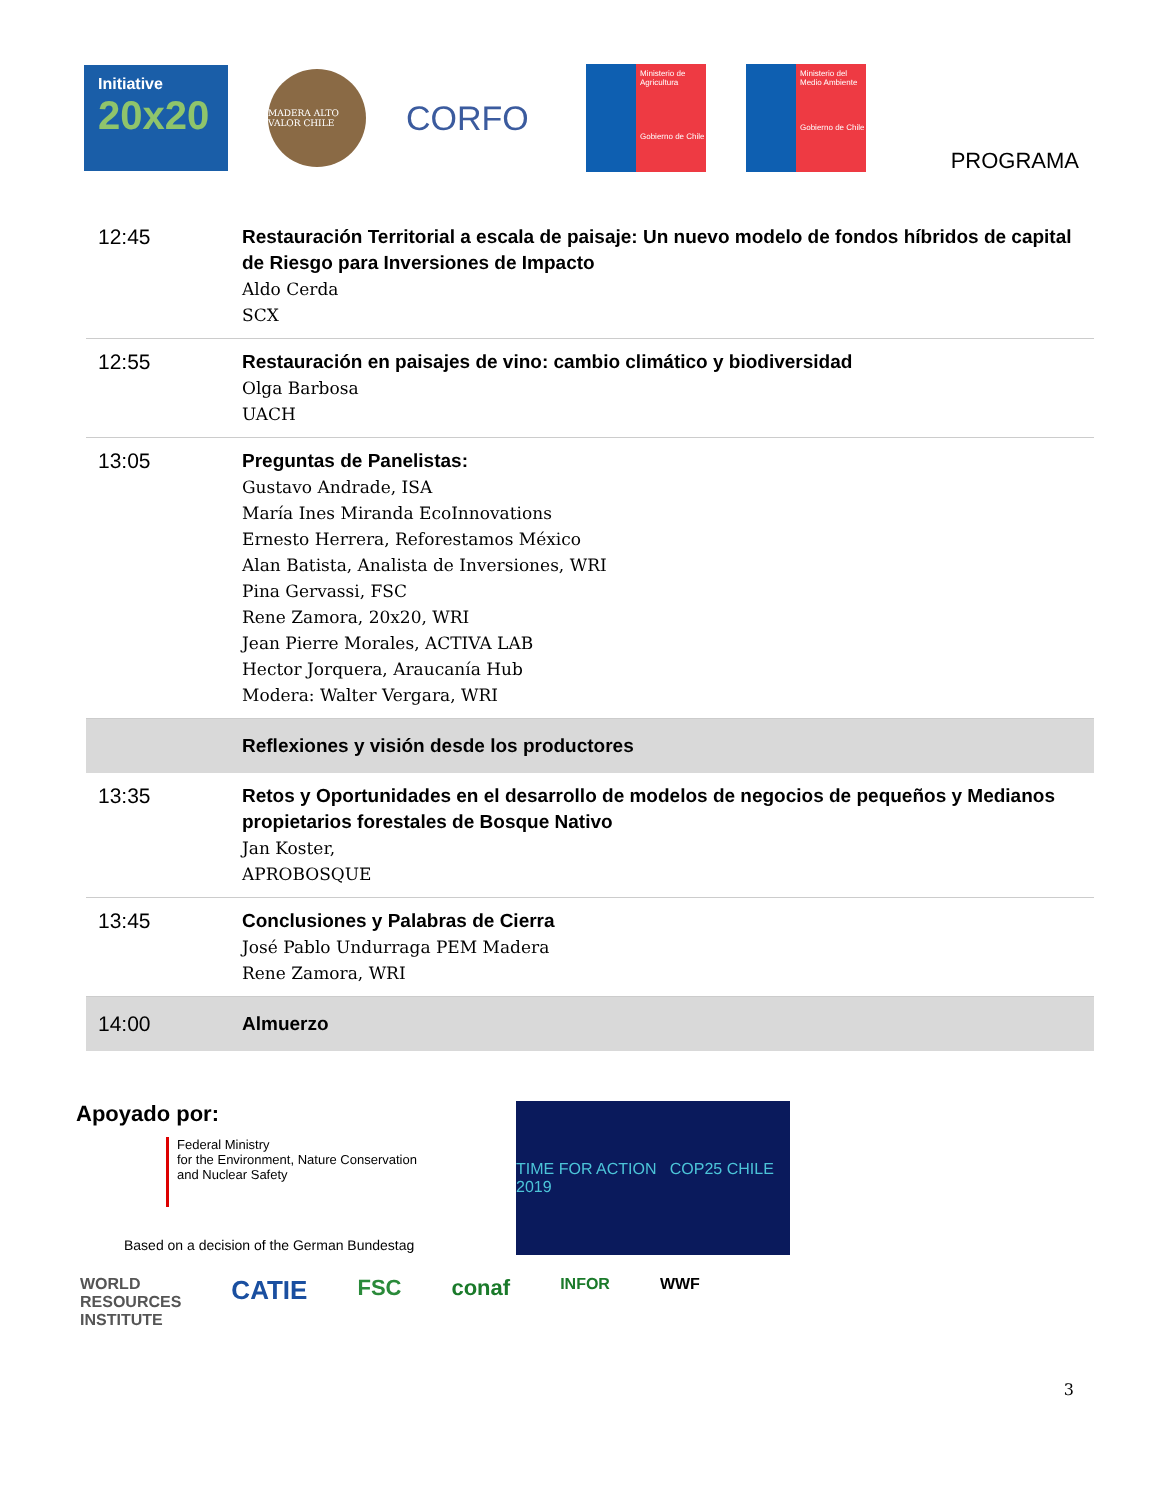Initiative
20x20
MADERA ALTO VALOR CHILE
CORFO
Ministerio de Agricultura
Gobierno de Chile
Ministerio del Medio Ambiente
Gobierno de Chile
PROGRAMA
| 12:45 | Restauración Territorial a escala de paisaje: Un nuevo modelo de fondos híbridos de capital de Riesgo para Inversiones de Impacto Aldo Cerda SCX |
| 12:55 | Restauración en paisajes de vino: cambio climático y biodiversidad Olga Barbosa UACH |
| 13:05 | Preguntas de Panelistas: Gustavo Andrade, ISA María Ines Miranda EcoInnovations Ernesto Herrera, Reforestamos México Alan Batista, Analista de Inversiones, WRI Pina Gervassi, FSC Rene Zamora, 20x20, WRI Jean Pierre Morales, ACTIVA LAB Hector Jorquera, Araucanía Hub Modera: Walter Vergara, WRI |
| | Reflexiones y visión desde los productores |
| 13:35 | Retos y Oportunidades en el desarrollo de modelos de negocios de pequeños y Medianos propietarios forestales de Bosque Nativo Jan Koster, APROBOSQUE |
| 13:45 | Conclusiones y Palabras de Cierra José Pablo Undurraga PEM Madera Rene Zamora, WRI |
| 14:00 | Almuerzo |
Apoyado por:
Federal Ministry
for the Environment, Nature Conservation
and Nuclear Safety
Based on a decision of the German Bundestag
TIME FOR ACTION COP25 CHILE 2019
WORLD
RESOURCES
INSTITUTE
CATIE
FSC conaf
INFOR WWF
3